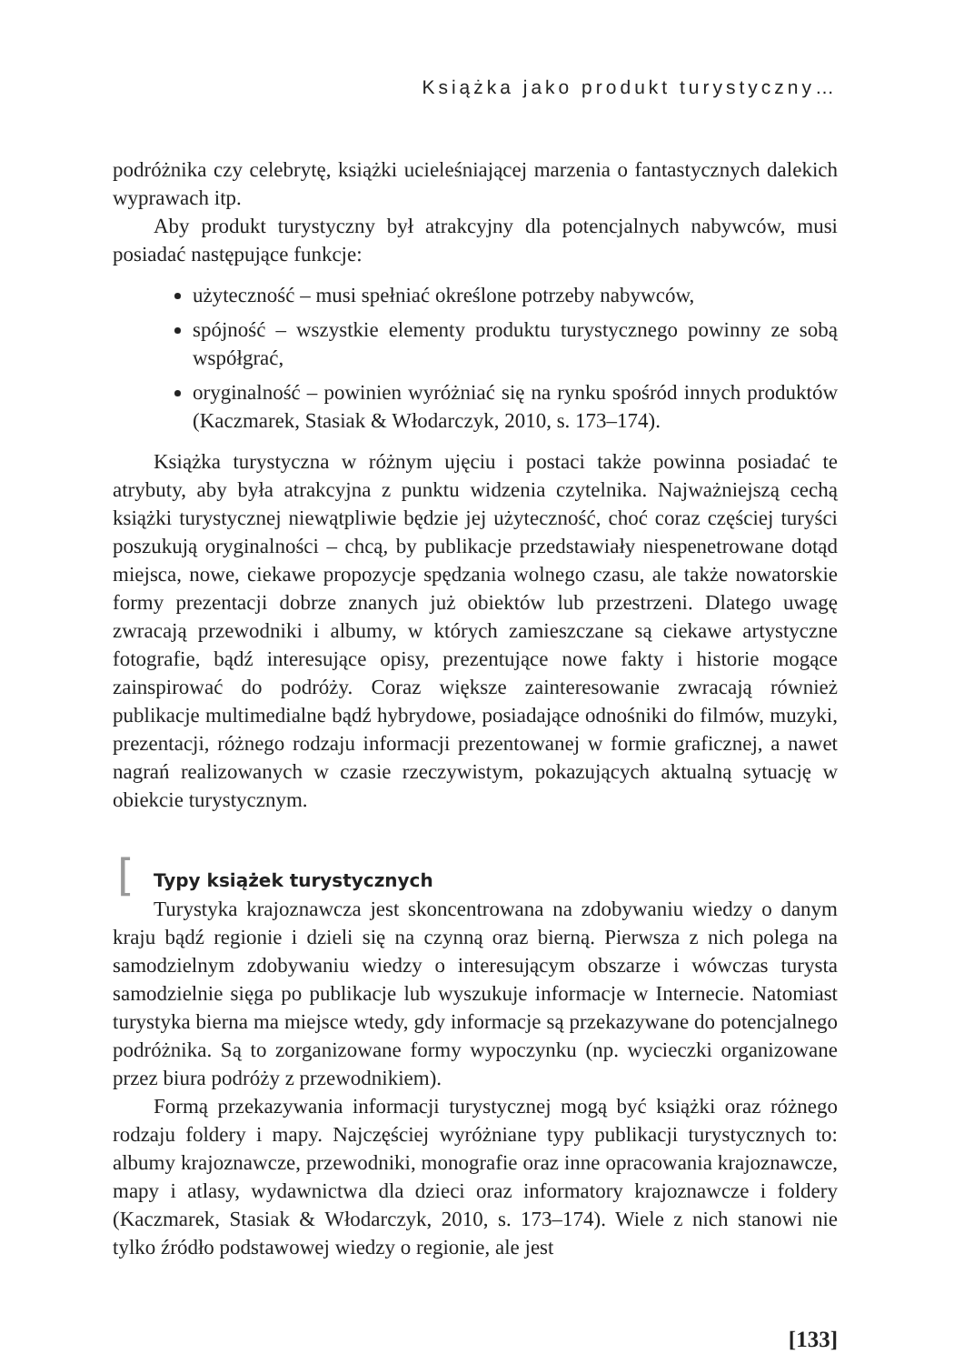Książka jako produkt turystyczny…
podróżnika czy celebrytę, książki ucieleśniającej marzenia o fantastycznych dalekich wyprawach itp.
Aby produkt turystyczny był atrakcyjny dla potencjalnych nabywców, musi posiadać następujące funkcje:
użyteczność – musi spełniać określone potrzeby nabywców,
spójność – wszystkie elementy produktu turystycznego powinny ze sobą współgrać,
oryginalność – powinien wyróżniać się na rynku spośród innych produktów (Kaczmarek, Stasiak & Włodarczyk, 2010, s. 173–174).
Książka turystyczna w różnym ujęciu i postaci także powinna posiadać te atrybuty, aby była atrakcyjna z punktu widzenia czytelnika. Najważniejszą cechą książki turystycznej niewątpliwie będzie jej użyteczność, choć coraz częściej turyści poszukują oryginalności – chcą, by publikacje przedstawiały niespenetrowane dotąd miejsca, nowe, ciekawe propozycje spędzania wolnego czasu, ale także nowatorskie formy prezentacji dobrze znanych już obiektów lub przestrzeni. Dlatego uwagę zwracają przewodniki i albumy, w których zamieszczane są ciekawe artystyczne fotografie, bądź interesujące opisy, prezentujące nowe fakty i historie mogące zainspirować do podróży. Coraz większe zainteresowanie zwracają również publikacje multimedialne bądź hybrydowe, posiadające odnośniki do filmów, muzyki, prezentacji, różnego rodzaju informacji prezentowanej w formie graficznej, a nawet nagrań realizowanych w czasie rzeczywistym, pokazujących aktualną sytuację w obiekcie turystycznym.
[Typy książek turystycznych
Turystyka krajoznawcza jest skoncentrowana na zdobywaniu wiedzy o danym kraju bądź regionie i dzieli się na czynną oraz bierną. Pierwsza z nich polega na samodzielnym zdobywaniu wiedzy o interesującym obszarze i wówczas turysta samodzielnie sięga po publikacje lub wyszukuje informacje w Internecie. Natomiast turystyka bierna ma miejsce wtedy, gdy informacje są przekazywane do potencjalnego podróżnika. Są to zorganizowane formy wypoczynku (np. wycieczki organizowane przez biura podróży z przewodnikiem).
Formą przekazywania informacji turystycznej mogą być książki oraz różnego rodzaju foldery i mapy. Najczęściej wyróżniane typy publikacji turystycznych to: albumy krajoznawcze, przewodniki, monografie oraz inne opracowania krajoznawcze, mapy i atlasy, wydawnictwa dla dzieci oraz informatory krajoznawcze i foldery (Kaczmarek, Stasiak & Włodarczyk, 2010, s. 173–174). Wiele z nich stanowi nie tylko źródło podstawowej wiedzy o regionie, ale jest
[133]